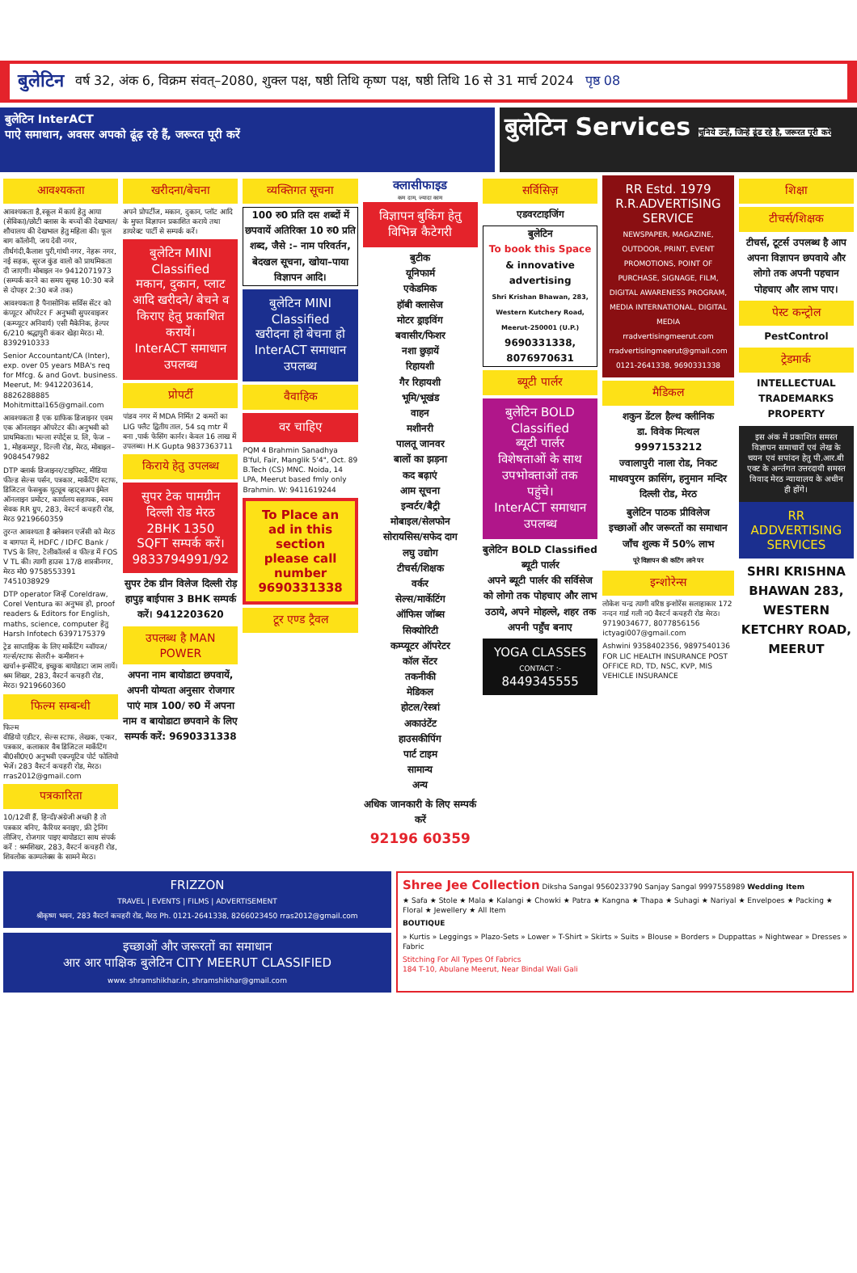बुलेटिन वर्ष 32, अंक 6, विक्रम संवत्–2080, शुक्ल पक्ष, षष्ठी तिथि कृष्ण पक्ष, षष्ठी तिथि 16 से 31 मार्च 2024 पृष्ठ 08
बुलेटिन InterACT
पाऐ समाधान, अवसर अपको ढूंढ़ रहे हैं, जरूरत पूरी करें
बुलेटिन Services चुनिये उन्हें, जिन्हें ढूंढ रहे है, जरूरत पूरी करें
आवश्यकता
आवश्यकता है,स्कूल में कार्य हेतु आया (सेविका)/छोटी क्लास के बच्चों की देखभाल/शौचालय की देखभाल हेतु महिला की। फूल बाग कॉलोनी, जय देवी नगर, तीर्थगंदी,कैलाश पुरी,गांधी नगर, नेहरू नगर, नई सड़क, सूरज कुंड वालो को प्राथमिकता दी जाएगी। मोबाइल न० 9412071973 (सम्पर्क करने का समय सुबह 10:30 बजे से दोपहर 2:30 बजे तक)
आवश्यकता है पैनासोनिक सर्विस सेंटर को कंप्यूटर ऑपरेटर F अनुभवी सुपरवाइजर (कम्प्यूटर अनिवार्य) एसी मैकेनिक, हेल्पर 6/210 श्रद्धापुरी कंकर खेड़ा मेरठ। मो. 8392910333
Senior Accountant/CA (Inter), exp. over 05 years MBA's req for Mfcg. & and Govt. business. Meerut, M: 9412203614, 8826288885 Mohitmittal165@gmail.com
आवश्यकता है एक ग्राफिक डिजाइनर एवम एक ऑनलाइन ऑपरेटर की। अनुभवी को प्राथमिकता। भल्ला स्पोर्ट्स प्र. लि, फेज – 1, मोहकमपुर, दिल्ली रोड, मेरठ, मोबाइल–9084547982
DTP क्लार्क डिजाइनर/टाइपिस्ट, मीडिया फील्ड सेल्स पर्सन, पत्रकार, मार्केटिंग स्टाफ, डिजिटल फेसबुक यूट्यूब व्हाट्सअप ईमेल ऑनलाइन प्रमोटर, कार्यालय सहायक, स्वम सेवक RR ग्रुप, 283, वेस्टर्न कचहरी रोड, मेरठ 9219660359
तुरन्त आवश्यता है क्लेक्शन एजेंसी को मेरठ व बागपत में, HDFC / IDFC Bank / TVS के लिए, टेलीकॉलर्स व फील्ड में FOS V TL की। त्यागी हाउस 17/8 शास्त्रीनगर, मेरठ मो0 9758553391 7451038929
DTP operator जिन्हें Coreldraw, Corel Ventura का अनुभव हो, proof readers & Editors for English, maths, science, computer हेतु Harsh Infotech 6397175379
ट्रेड साप्ताहिक के लिए मार्केटिंग ब्वॉयज/गर्ल्स/स्टाफ सेलरी+ कमीशन+ खर्चा+इन्सेंटिव, इच्छुक बायोडाटा जाम लायें। श्रम शिखर, 283, वैस्टर्न कचहरी रोड, मेरठ। 9219660360
फिल्म सम्बन्धी
फिल्म
वीडियो एडीटर, सेल्स स्टाफ, लेखक, एन्कर, पत्रकार, कलाकार वैब डिजिटल मार्केटिंग बी0सी0ए0 अनुभवी एक्ज्यूटिव पोर्ट फोलियो भेजें। 283 वैस्टर्न कचहरी रोड, मेरठ। rras2012@gmail.com
पत्रकारिता
10/12वीं हैं, हिन्दी/अंग्रेजी अच्छी है तो पत्रकार बनिए, कैरियर बनाइए, फ्री ट्रेनिंग लीजिए, रोजगार पाइए बायोडाटा साथ संपर्क करें : श्रमशिखर, 283, वैस्टर्न कचहरी रोड, शिवलोक काम्पलेक्स के सामने मेरठ।
खरीदना/बेचना
अपने प्रोपर्टीज, मकान, दुकान, प्लॉट आदि के मुफ्त विज्ञापन प्रकाशित कराये तथा डायरेक्ट पार्टी से सम्पर्क करें।
बुलेटिन MINI Classified
मकान, दुकान, प्लाट आदि खरीदने/ बेचने व किराए हेतु प्रकाशित करायें।
InterACT समाधान उपलब्ध
प्रोपर्टी
पांडव नगर में MDA निर्मित 2 कमरों का LIG फ्लैट द्वितीय ताल, 54 sq mtr में बना ,पार्क फेसिंग कार्नर। केवल 16 लाख में उपलब्ध। H.K Gupta 9837363711
किराये हेतु उपलब्ध
सुपर टेक पामग्रीन दिल्ली रोड मेरठ 2BHK 1350 SQFT सम्पर्क करें। 9833794991/92
सुपर टेक ग्रीन विलेज दिल्ली रोड़ हापुड़ बाईपास 3 BHK सम्पर्क करें। 9412203620
उपलब्ध है MAN POWER
अपना नाम बायोडाटा छपवायें, अपनी योग्यता अनुसार रोजगार पाएं मात्र 100/ रु0 में अपना नाम व बायोडाटा छपवाने के लिए सम्पर्क करें: 9690331338
व्यक्तिगत सूचना
100 रु0 प्रति दस शब्दों में छपवायें अतिरिक्त 10 रु0 प्रति शब्द, जैसे :– नाम परिवर्तन, बेदखल सूचना, खोया–पाया विज्ञापन आदि।
बुलेटिन MINI Classified
खरीदना हो बेचना हो
InterACT समाधान उपलब्ध
वैवाहिक
वर चाहिए
PQM 4 Brahmin Sanadhya B'ful, Fair, Manglik 5'4", Oct. 89 B.Tech (CS) MNC. Noida, 14 LPA, Meerut based fmly only Brahmin. W: 9411619244
To Place an ad in this section please call number 9690331338
टूर एण्ड ट्रैवल
क्लासीफाइड
कम दाम, ज्यादा काम
विज्ञापन बुकिंग हेतु विभिन्न कैटेगरी
बुटीक
यूनिफार्म
एकेडमिक
हॉबी क्लासेज
मोटर ड्राइविंग
बवासीर/फिशर
नशा छुड़ायें
रिहायशी
गैर रिहायशी
भूमि/भूखंड
वाहन
मशीनरी
पालतू जानवर
बालों का झड़ना
कद बढ़ाएं
आम सूचना
इन्वर्टर/बैट्री
मोबाइल/सेलफोन
सोरायसिस/सफेद दाग
लघु उद्योग
टीचर्स/शिक्षक
वर्कर
सेल्स/मार्केटिंग
ऑफिस जॉब्स
सिक्योरिटी
कम्प्यूटर ऑपरेटर
कॉल सेंटर
तकनीकी
मेडिकल
होटल/रेस्त्रां
अकाउंटेंट
हाउसकीपिंग
पार्ट टाइम
सामान्य
अन्य
अधिक जानकारी के लिए सम्पर्क करें
92196 60359
सर्विसिज़
एडवरटाइजिंग
बुलेटिन
To book this Space
& innovative advertising
Shri Krishan Bhawan, 283, Western Kutchery Road, Meerut-250001 (U.P.)
9690331338, 8076970631
ब्यूटी पार्लर
बुलेटिन BOLD Classified
ब्यूटी पार्लर
विशेषताओं के साथ उपभोक्ताओं तक पहुंचे।
InterACT समाधान उपलब्ध
बुलेटिन BOLD Classified ब्यूटी पार्लर
अपने ब्यूटी पार्लर की सर्विसेज को लोगो तक पोहचाए और लाभ उठाये, अपने मोहल्ले, शहर तक अपनी पहुँच बनाए
YOGA CLASSES
CONTACT :-
8449345555
RR Estd. 1979
R.R.ADVERTISING SERVICE
NEWSPAPER, MAGAZINE, OUTDOOR, PRINT, EVENT PROMOTIONS, POINT OF PURCHASE, SIGNAGE, FILM, DIGITAL AWARENESS PROGRAM, MEDIA INTERNATIONAL, DIGITAL MEDIA
rradvertisingmeerut.com rradvertisingmeerut@gmail.com
0121-2641338, 9690331338
मैडिकल
शकुन डेंटल हैल्थ क्लीनिक
डा. विवेक मित्थल 9997153212
ज्वालापुरी नाला रोड, निकट माधवपुरम क्रासिंग, हनुमान मन्दिर दिल्ली रोड, मेरठ
बुलेटिन पाठक प्रीविलेज
इच्छाओं और जरूरतों का समाधान
जाँच शुल्क में 50% लाभ
पूरे विज्ञापन की कटिंग लाने पर
इन्शोरेन्स
लोकेश चन्द्र त्यागी वरिष्ठ इन्शोरेंस सलाहाकार 172 नन्दन गार्ड गली न0 वैस्टर्न कचहरी रोड मेरठ। 9719034677, 8077856156 ictyagi007@gmail.com
Ashwini 9358402356, 9897540136 FOR LIC HEALTH INSURANCE POST OFFICE RD, TD, NSC, KVP, MIS VEHICLE INSURANCE
शिक्षा
टीचर्स/शिक्षक
टीचर्स, टूटर्स उपलब्ध है आप अपना विज्ञापन छपवाये और लोगो तक अपनी पहचान पोहचाए और लाभ पाए।
पेस्ट कन्ट्रोल
PestControl
ट्रेडमार्क
INTELLECTUAL TRADEMARKS PROPERTY
इस अंक में प्रकाशित समस्त विज्ञापन समाचारों एवं लेख के चयन एवं सपांदन हेतु पी.आर.बी एक्ट के अर्न्तगत उत्तरदायी समस्त विवाद मेरठ न्यायालय के अधीन ही होंगे।
RR ADDVERTISING SERVICES
SHRI KRISHNA BHAWAN 283, WESTERN KETCHRY ROAD, MEERUT
FRIZZON
TRAVEL | EVENTS | FILMS | ADVERTISEMENT
श्रीकृष्ण भवन, 283 वैस्टर्न कचहरी रोड, मेरठ Ph. 0121-2641338, 8266023450 rras2012@gmail.com
इच्छाओं और जरूरतों का समाधान
आर आर पाक्षिक बुलेटिन CITY MEERUT CLASSIFIED
www. shramshikhar.in, shramshikhar@gmail.com
Shree Jee Collection Diksha Sangal 9560233790 Sanjay Sangal 9997558989 Wedding Item
★ Safa ★ Stole ★ Mala ★ Kalangi ★ Chowki ★ Patra ★ Kangna ★ Thapa ★ Suhagi ★ Nariyal ★ Envelpoes ★ Packing ★ Floral ★ Jewellery ★ All Item
BOUTIQUE
» Kurtis » Leggings » Plazo-Sets » Lower » T-Shirt » Skirts » Suits » Blouse » Borders » Duppattas » Nightwear » Dresses » Fabric
Stitching For All Types Of Fabrics
184 T-10, Abulane Meerut, Near Bindal Wali Gali